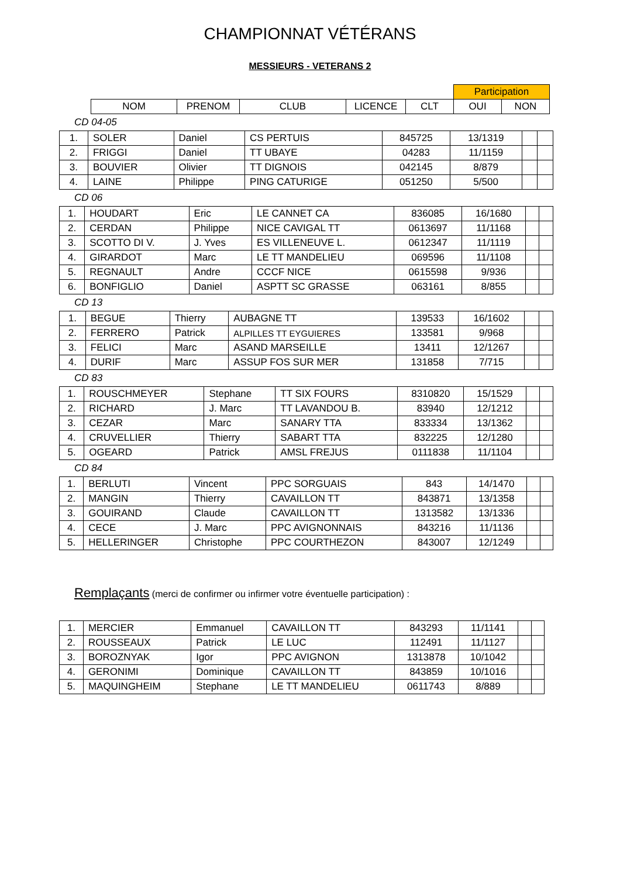CHAMPIONNAT VÉTÉRANS
MESSIEURS - VETERANS 2
| | | | | | Participation | |
| --- | --- | --- | --- | --- | --- | --- |
| NOM | PRENOM | CLUB | LICENCE | CLT | OUI | NON |
CD 04-05
| 1. | SOLER | Daniel | CS PERTUIS | 845725 | 13/1319 | | |
| 2. | FRIGGI | Daniel | TT UBAYE | 04283 | 11/1159 | | |
| 3. | BOUVIER | Olivier | TT DIGNOIS | 042145 | 8/879 | | |
| 4. | LAINE | Philippe | PING CATURIGE | 051250 | 5/500 | | |
CD 06
| 1. | HOUDART | Eric | LE CANNET CA | 836085 | 16/1680 | | |
| 2. | CERDAN | Philippe | NICE CAVIGAL TT | 0613697 | 11/1168 | | |
| 3. | SCOTTO DI V. | J. Yves | ES VILLENEUVE L. | 0612347 | 11/1119 | | |
| 4. | GIRARDOT | Marc | LE TT MANDELIEU | 069596 | 11/1108 | | |
| 5. | REGNAULT | Andre | CCCF NICE | 0615598 | 9/936 | | |
| 6. | BONFIGLIO | Daniel | ASPTT SC GRASSE | 063161 | 8/855 | | |
CD 13
| 1. | BEGUE | Thierry | AUBAGNE TT | 139533 | 16/1602 | | |
| 2. | FERRERO | Patrick | ALPILLES TT EYGUIERES | 133581 | 9/968 | | |
| 3. | FELICI | Marc | ASAND MARSEILLE | 13411 | 12/1267 | | |
| 4. | DURIF | Marc | ASSUP FOS SUR MER | 131858 | 7/715 | | |
CD 83
| 1. | ROUSCHMEYER | Stephane | TT SIX FOURS | 8310820 | 15/1529 | | |
| 2. | RICHARD | J. Marc | TT LAVANDOU B. | 83940 | 12/1212 | | |
| 3. | CEZAR | Marc | SANARY TTA | 833334 | 13/1362 | | |
| 4. | CRUVELLIER | Thierry | SABART TTA | 832225 | 12/1280 | | |
| 5. | OGEARD | Patrick | AMSL FREJUS | 0111838 | 11/1104 | | |
CD 84
| 1. | BERLUTI | Vincent | PPC SORGUAIS | 843 | 14/1470 | | |
| 2. | MANGIN | Thierry | CAVAILLON TT | 843871 | 13/1358 | | |
| 3. | GOUIRAND | Claude | CAVAILLON TT | 1313582 | 13/1336 | | |
| 4. | CECE | J. Marc | PPC AVIGNONNAIS | 843216 | 11/1136 | | |
| 5. | HELLERINGER | Christophe | PPC COURTHEZON | 843007 | 12/1249 | | |
Remplaçants (merci de confirmer ou infirmer votre éventuelle participation) :
| 1. | MERCIER | Emmanuel | CAVAILLON TT | 843293 | 11/1141 | | |
| 2. | ROUSSEAUX | Patrick | LE LUC | 112491 | 11/1127 | | |
| 3. | BOROZNYAK | Igor | PPC AVIGNON | 1313878 | 10/1042 | | |
| 4. | GERONIMI | Dominique | CAVAILLON TT | 843859 | 10/1016 | | |
| 5. | MAQUINGHEIM | Stephane | LE TT MANDELIEU | 0611743 | 8/889 | | |